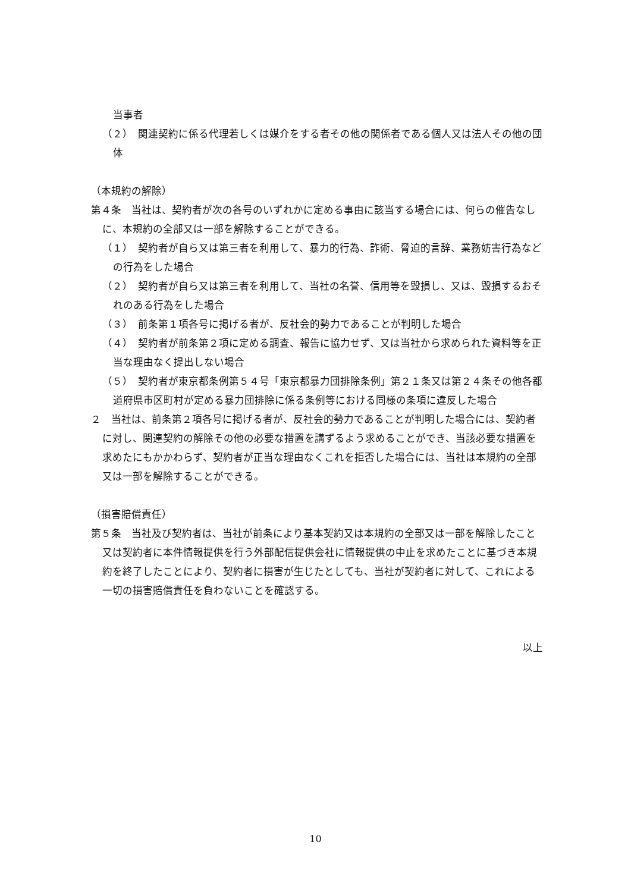当事者
（２）　関連契約に係る代理若しくは媒介をする者その他の関係者である個人又は法人その他の団体
（本規約の解除）
第４条　当社は、契約者が次の各号のいずれかに定める事由に該当する場合には、何らの催告なしに、本規約の全部又は一部を解除することができる。
（１）　契約者が自ら又は第三者を利用して、暴力的行為、詐術、脅迫的言辞、業務妨害行為などの行為をした場合
（２）　契約者が自ら又は第三者を利用して、当社の名誉、信用等を毀損し、又は、毀損するおそれのある行為をした場合
（３）　前条第１項各号に掲げる者が、反社会的勢力であることが判明した場合
（４）　契約者が前条第２項に定める調査、報告に協力せず、又は当社から求められた資料等を正当な理由なく提出しない場合
（５）　契約者が東京都条例第５４号「東京都暴力団排除条例」第２１条又は第２４条その他各都道府県市区町村が定める暴力団排除に係る条例等における同様の条項に違反した場合
２　当社は、前条第２項各号に掲げる者が、反社会的勢力であることが判明した場合には、契約者に対し、関連契約の解除その他の必要な措置を講ずるよう求めることができ、当該必要な措置を求めたにもかかわらず、契約者が正当な理由なくこれを拒否した場合には、当社は本規約の全部又は一部を解除することができる。
（損害賠償責任）
第５条　当社及び契約者は、当社が前条により基本契約又は本規約の全部又は一部を解除したこと又は契約者に本件情報提供を行う外部配信提供会社に情報提供の中止を求めたことに基づき本規約を終了したことにより、契約者に損害が生じたとしても、当社が契約者に対して、これによる一切の損害賠償責任を負わないことを確認する。
以上
10